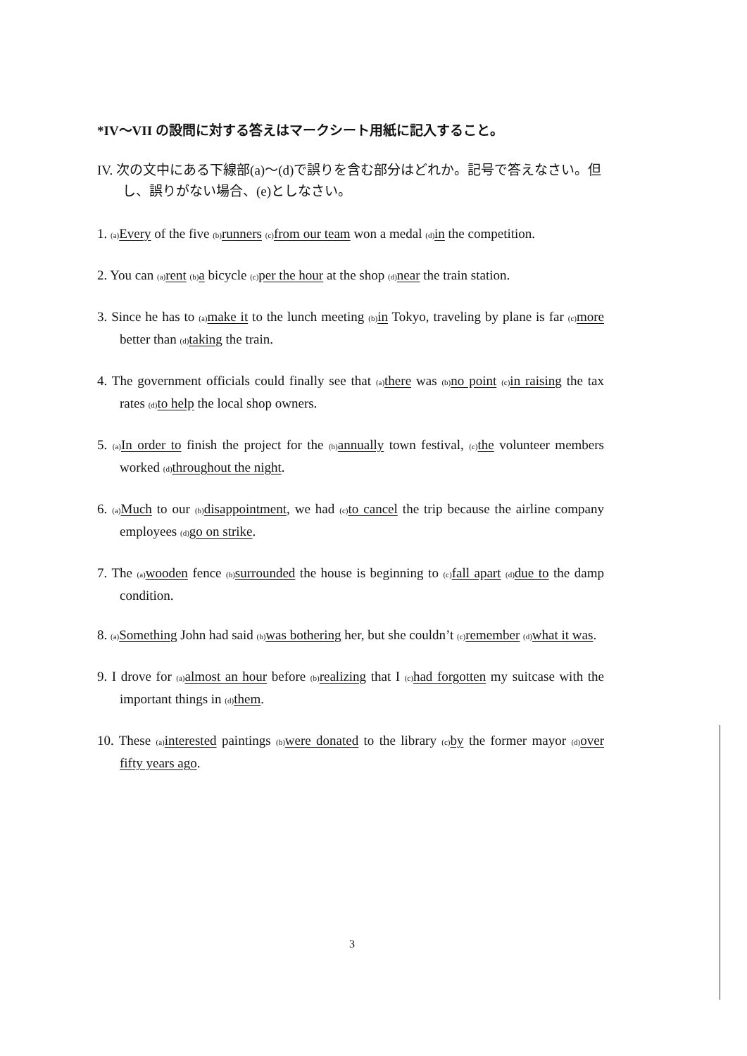*IV～VII の設問に対する答えはマークシート用紙に記入すること。
IV. 次の文中にある下線部(a)～(d)で誤りを含む部分はどれか。記号で答えなさい。但し、誤りがない場合、(e)としなさい。
1. (a) Every of the five (b) runners (c) from our team won a medal (d) in the competition.
2. You can (a) rent (b) a bicycle (c) per the hour at the shop (d) near the train station.
3. Since he has to (a) make it to the lunch meeting (b) in Tokyo, traveling by plane is far (c) more better than (d) taking the train.
4. The government officials could finally see that (a) there was (b) no point (c) in raising the tax rates (d) to help the local shop owners.
5. (a) In order to finish the project for the (b) annually town festival, (c) the volunteer members worked (d) throughout the night.
6. (a) Much to our (b) disappointment, we had (c) to cancel the trip because the airline company employees (d) go on strike.
7. The (a) wooden fence (b) surrounded the house is beginning to (c) fall apart (d) due to the damp condition.
8. (a) Something John had said (b) was bothering her, but she couldn’t (c) remember (d) what it was.
9. I drove for (a) almost an hour before (b) realizing that I (c) had forgotten my suitcase with the important things in (d) them.
10. These (a) interested paintings (b) were donated to the library (c) by the former mayor (d) over fifty years ago.
3